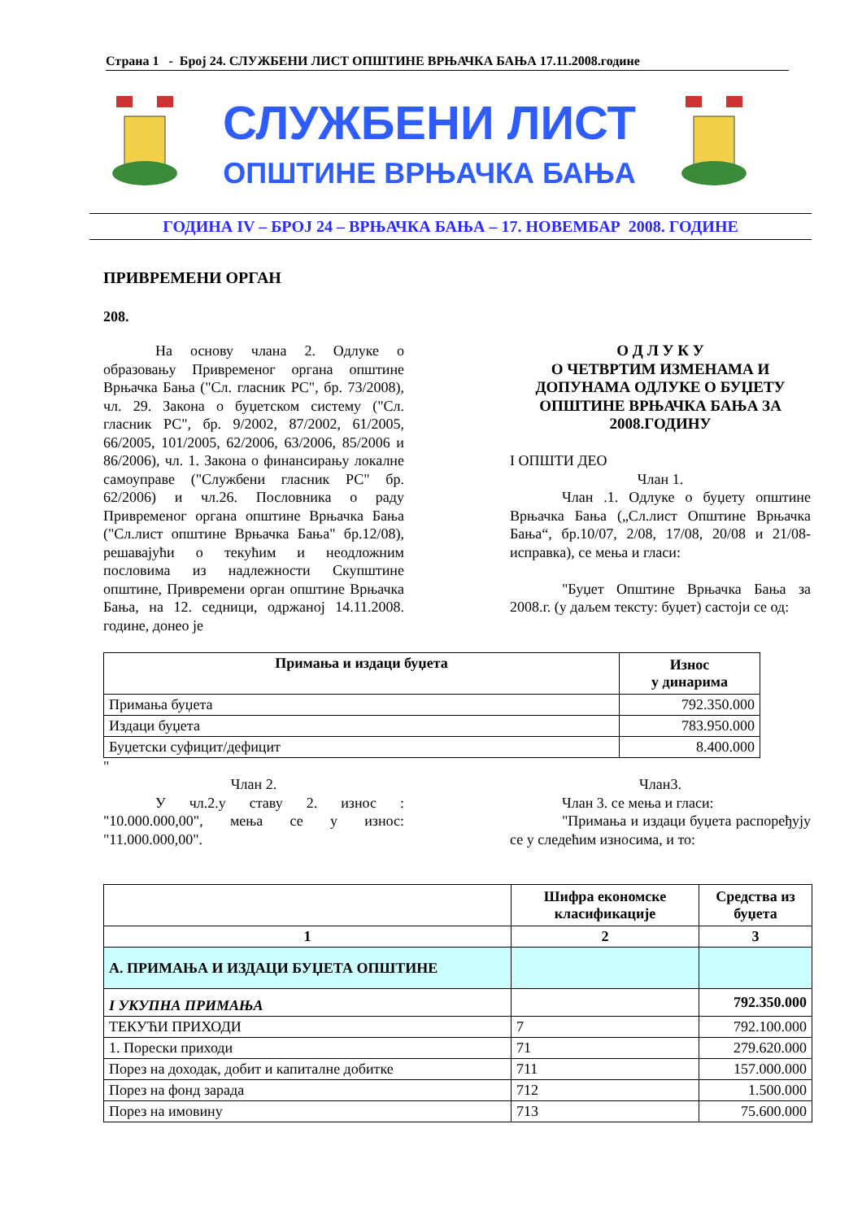Страна 1 - Број 24. СЛУЖБЕНИ ЛИСТ ОПШТИНЕ ВРЊАЧКА БАЊА 17.11.2008.године
СЛУЖБЕНИ ЛИСТ
ОПШТИНЕ ВРЊАЧКА БАЊА
ГОДИНА IV – БРОЈ 24 – ВРЊАЧКА БАЊА – 17. НОВЕМБАР 2008. ГОДИНЕ
ПРИВРЕМЕНИ ОРГАН
208.
На основу члана 2. Одлуке о образовању Привременог органа општине Врњачка Бања ("Сл. гласник РС", бр. 73/2008), чл. 29. Закона о буџетском систему ("Сл. гласник РС", бр. 9/2002, 87/2002, 61/2005, 66/2005, 101/2005, 62/2006, 63/2006, 85/2006 и 86/2006), чл. 1. Закона о финансирању локалне самоуправе ("Службени гласник РС" бр. 62/2006) и чл.26. Пословника о раду Привременог органа општине Врњачка Бања ("Сл.лист општине Врњачка Бања" бр.12/08), решавајући о текућим и неодложним пословима из надлежности Скупштине општине, Привремени орган општине Врњачка Бања, на 12. седници, одржаној 14.11.2008. године, донео је
О Д Л У К У
О ЧЕТВРТИМ ИЗМЕНАМА И ДОПУНАМА ОДЛУКЕ О БУЏЕТУ ОПШТИНЕ ВРЊАЧКА БАЊА ЗА 2008.ГОДИНУ
I ОПШТИ ДЕО
Члан 1.
Члан .1. Одлуке о буџету општине Врњачка Бања („Сл.лист Општине Врњачка Бања“, бр.10/07, 2/08, 17/08, 20/08 и 21/08-исправка), се мења и гласи:
"Буџет Општине Врњачка Бања за 2008.г. (у даљем тексту: буџет) састоји се од:
| Примања и издаци буџета | Износ у динарима |
| --- | --- |
| Примања буџета | 792.350.000 |
| Издаци буџета | 783.950.000 |
| Буџетски суфицит/дефицит | 8.400.000 |
"
Члан 2.
У чл.2.у ставу 2. износ : "10.000.000,00", мења се у износ: "11.000.000,00".
Члан3.
Члан 3. се мења и гласи:
"Примања и издаци буџета распоређују се у следећим износима, и то:
| | Шифра економске класификације | Средства из буџета |
| --- | --- | --- |
| 1 | 2 | 3 |
| А. ПРИМАЊА И ИЗДАЦИ БУЏЕТА ОПШТИНЕ | | |
| I УКУПНА ПРИМАЊА | | 792.350.000 |
| ТЕКУЋИ ПРИХОДИ | 7 | 792.100.000 |
| 1. Порески приходи | 71 | 279.620.000 |
| Порез на доходак, добит и капиталне добитке | 711 | 157.000.000 |
| Порез на фонд зарада | 712 | 1.500.000 |
| Порез на имовину | 713 | 75.600.000 |